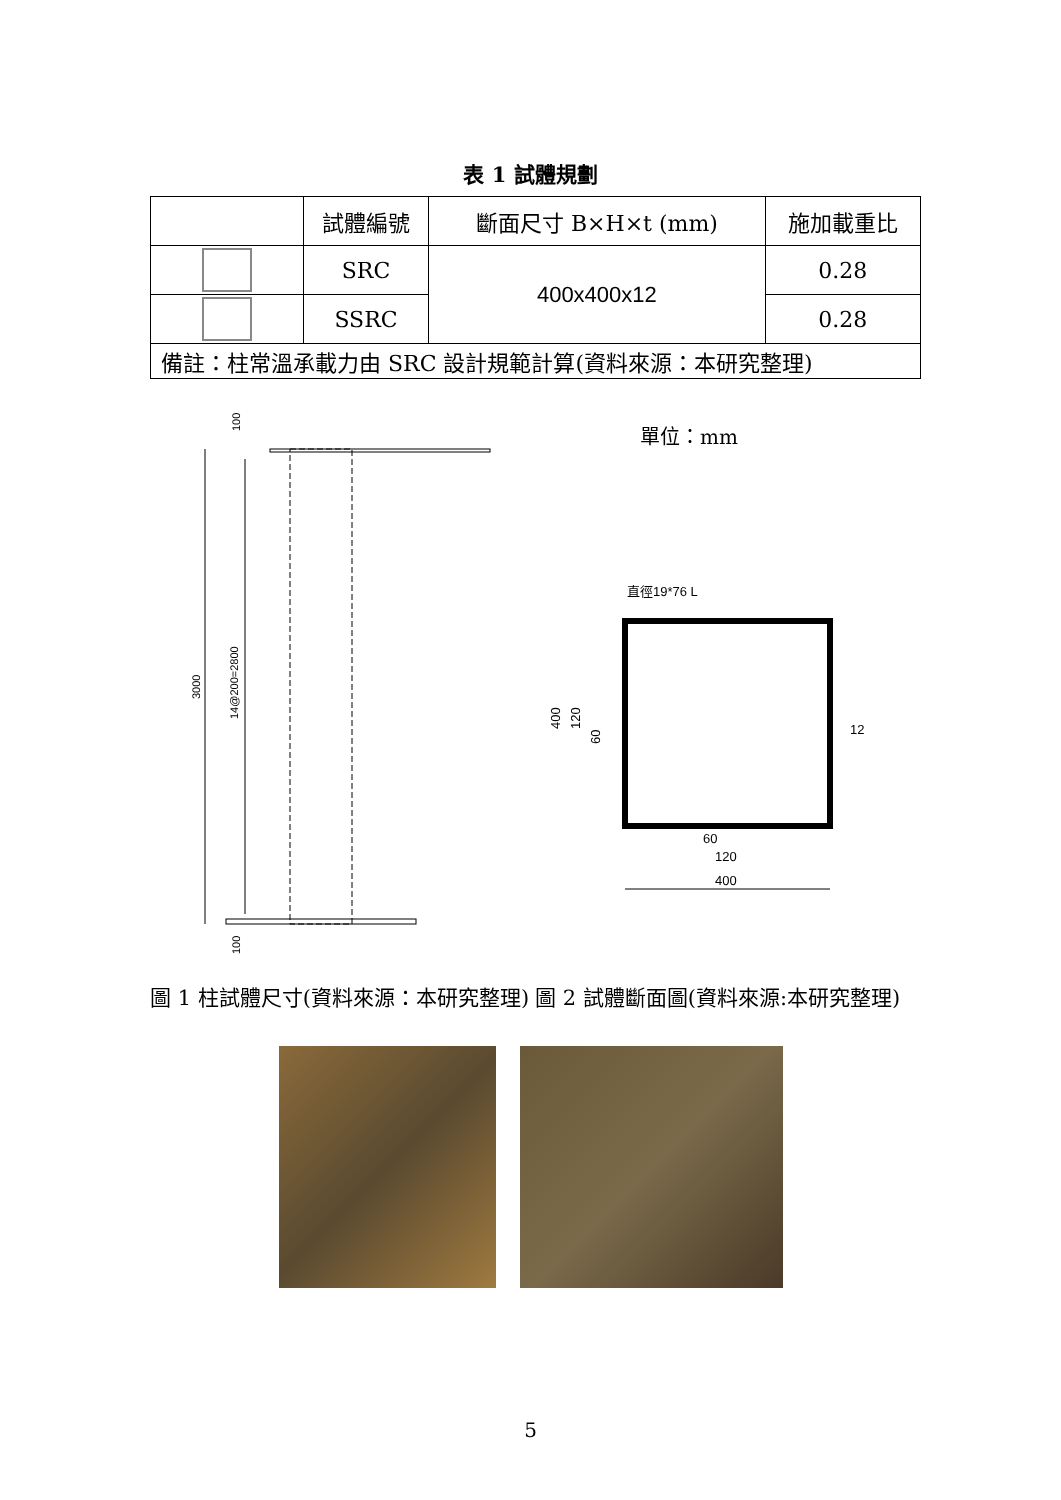表 1 試體規劃
| | 試體編號 | 斷面尺寸 B×H×t (mm) | 施加載重比 |
| | SRC | 400x400x12 | 0.28 |
| | SSRC | | 0.28 |
| 備註：柱常溫承載力由 SRC 設計規範計算(資料來源：本研究整理) | | | |
3000
14@200=2800
100
100
圖 1 柱試體尺寸(資料來源：本研究整理)
單位：mm
直徑19*76 L
400
120
60
12
400
120
60
圖 2 試體斷面圖(資料來源:本研究整理)
5